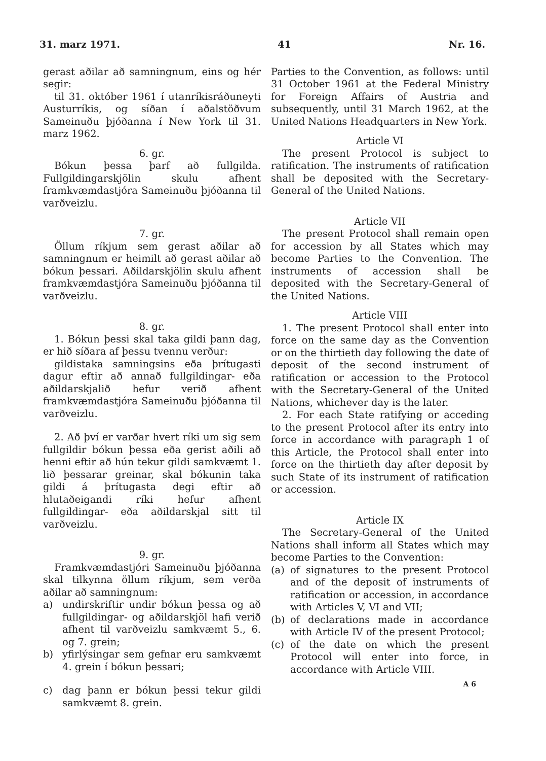31. marz 1971. 41 Nr. 16.
gerast aðilar að samningnum, eins og hér segir:
til 31. október 1961 í utanríkisráðuneyti Austurríkis, og síðan í aðalstöðvum Sameinuðu þjóðanna í New York til 31. marz 1962.
6. gr.
Bókun þessa þarf að fullgilda. Fullgildingarskjölin skulu afhent framkvæmdastjóra Sameinuðu þjóðanna til varðveizlu.
7. gr.
Öllum ríkjum sem gerast aðilar að samningnum er heimilt að gerast aðilar að bókun þessari. Aðildarskjölin skulu afhent framkvæmdastjóra Sameinuðu þjóðanna til varðveizlu.
8. gr.
1. Bókun þessi skal taka gildi þann dag, er hið síðara af þessu tvennu verður:
gildistaka samningsins eða þrítugasti dagur eftir að annað fullgildingar- eða aðildarskjalið hefur verið afhent framkvæmdastjóra Sameinuðu þjóðanna til varðveizlu.
2. Að því er varðar hvert ríki um sig sem fullgildir bókun þessa eða gerist aðili að henni eftir að hún tekur gildi samkvæmt 1. lið þessarar greinar, skal bókunin taka gildi á þrítugasta degi eftir að hlutaðeigandi ríki hefur afhent fullgildingar- eða aðildarskjal sitt til varðveizlu.
9. gr.
Framkvæmdastjóri Sameinuðu þjóðanna skal tilkynna öllum ríkjum, sem verða aðilar að samningnum:
a) undirskriftir undir bókun þessa og að fullgildingar- og aðildarskjöl hafi verið afhent til varðveizlu samkvæmt 5., 6. og 7. grein;
b) yfirlýsingar sem gefnar eru samkvæmt 4. grein í bókun þessari;
c) dag þann er bókun þessi tekur gildi samkvæmt 8. grein.
Parties to the Convention, as follows: until 31 October 1961 at the Federal Ministry for Foreign Affairs of Austria and subsequently, until 31 March 1962, at the United Nations Headquarters in New York.
Article VI
The present Protocol is subject to ratification. The instruments of ratification shall be deposited with the Secretary-General of the United Nations.
Article VII
The present Protocol shall remain open for accession by all States which may become Parties to the Convention. The instruments of accession shall be deposited with the Secretary-General of the United Nations.
Article VIII
1. The present Protocol shall enter into force on the same day as the Convention or on the thirtieth day following the date of deposit of the second instrument of ratification or accession to the Protocol with the Secretary-General of the United Nations, whichever day is the later.
2. For each State ratifying or acceding to the present Protocol after its entry into force in accordance with paragraph 1 of this Article, the Protocol shall enter into force on the thirtieth day after deposit by such State of its instrument of ratification or accession.
Article IX
The Secretary-General of the United Nations shall inform all States which may become Parties to the Convention:
(a) of signatures to the present Protocol and of the deposit of instruments of ratification or accession, in accordance with Articles V, VI and VII;
(b) of declarations made in accordance with Article IV of the present Protocol;
(c) of the date on which the present Protocol will enter into force, in accordance with Article VIII.
A 6